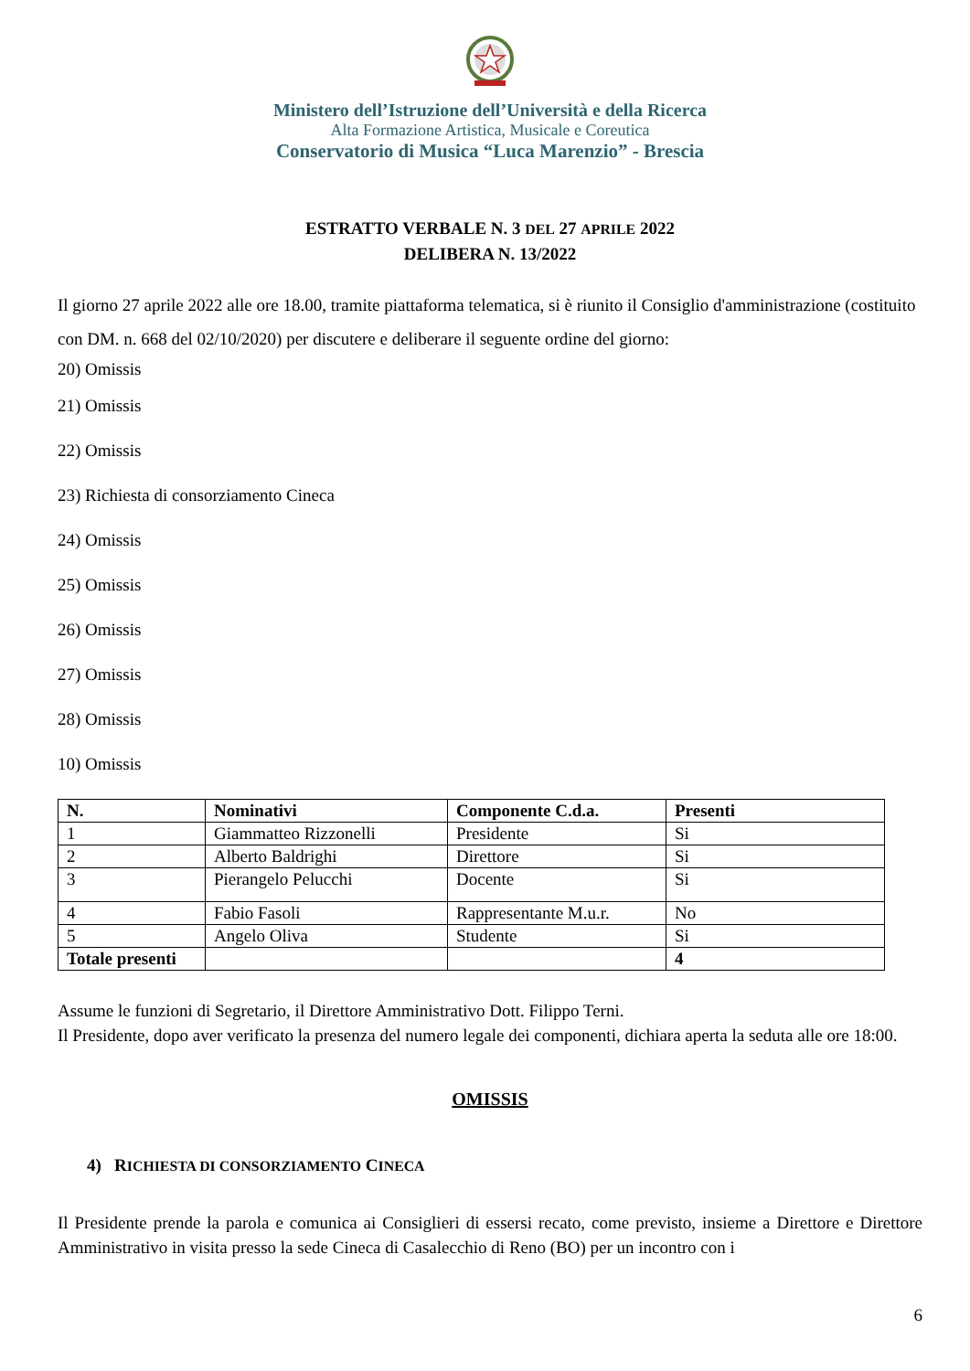Ministero dell’Istruzione dell’Università e della Ricerca
Alta Formazione Artistica, Musicale e Coreutica
Conservatorio di Musica “Luca Marenzio” - Brescia
ESTRATTO VERBALE N. 3 DEL 27 APRILE 2022
DELIBERA N. 13/2022
Il giorno 27 aprile 2022 alle ore 18.00, tramite piattaforma telematica, si è riunito il Consiglio d'amministrazione (costituito con DM. n. 668 del 02/10/2020) per discutere e deliberare il seguente ordine del giorno:
20) Omissis
21) Omissis
22) Omissis
23) Richiesta di consorziamento Cineca
24) Omissis
25) Omissis
26) Omissis
27) Omissis
28) Omissis
10) Omissis
| N. | Nominativi | Componente C.d.a. | Presenti |
| --- | --- | --- | --- |
| 1 | Giammatteo Rizzonelli | Presidente | Si |
| 2 | Alberto Baldrighi | Direttore | Si |
| 3 | Pierangelo Pelucchi | Docente | Si |
| 4 | Fabio Fasoli | Rappresentante M.u.r. | No |
| 5 | Angelo Oliva | Studente | Si |
| Totale presenti | | | 4 |
Assume le funzioni di Segretario, il Direttore Amministrativo Dott. Filippo Terni.
Il Presidente, dopo aver verificato la presenza del numero legale dei componenti, dichiara aperta la seduta alle ore 18:00.
OMISSIS
4) RICHIESTA DI CONSORZIAMENTO CINECA
Il Presidente prende la parola e comunica ai Consiglieri di essersi recato, come previsto, insieme a Direttore e Direttore Amministrativo in visita presso la sede Cineca di Casalecchio di Reno (BO) per un incontro con i
6